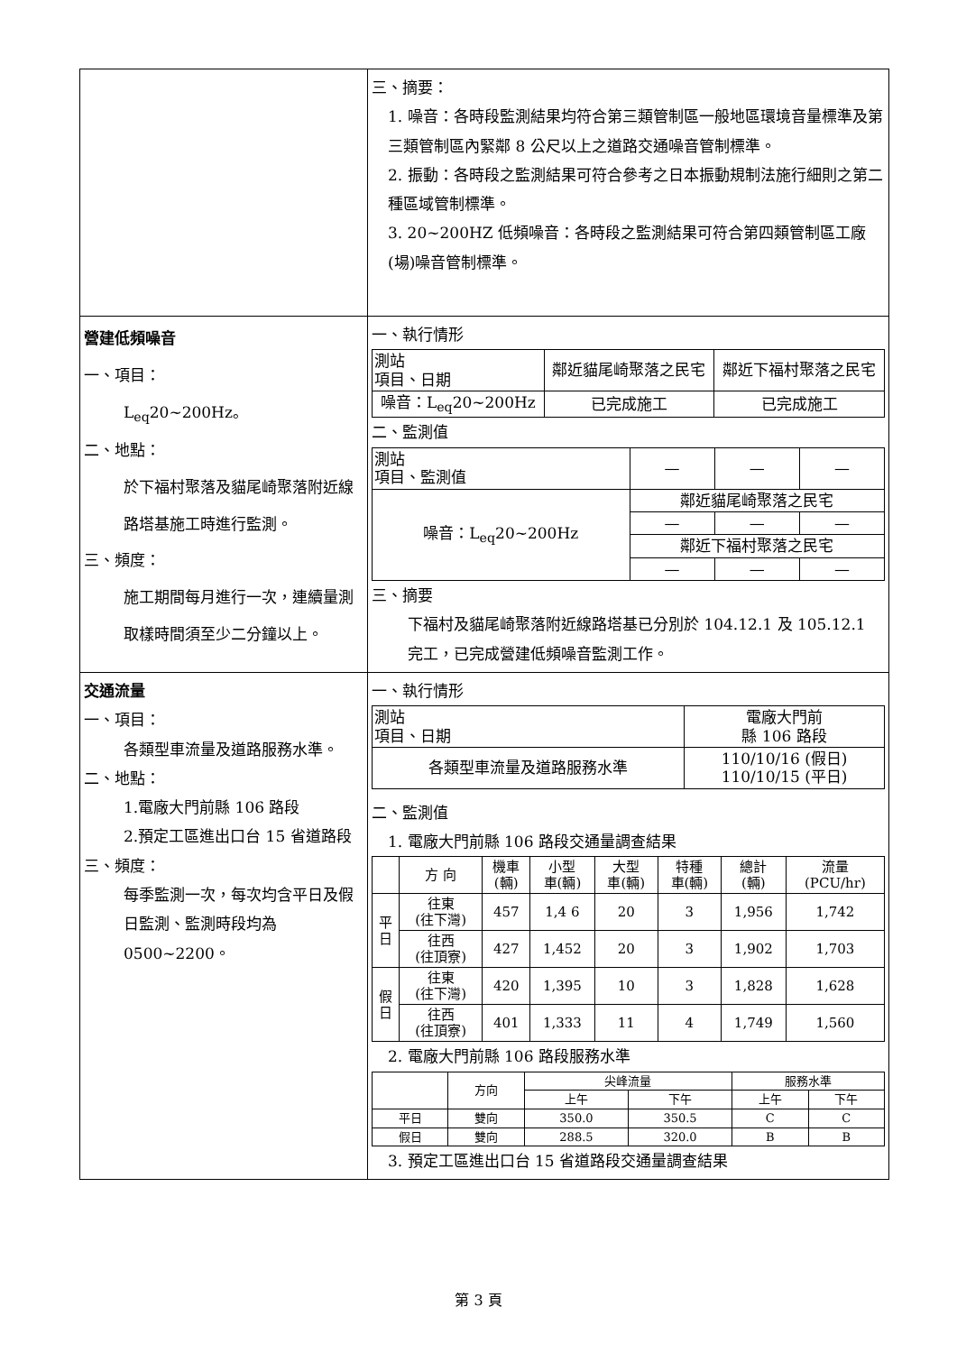| | 三、摘要： 1. 噪音：各時段監測結果均符合第三類管制區一般地區環境音量標準及第三類管制區內緊鄰 8 公尺以上之道路交通噪音管制標準。 2. 振動：各時段之監測結果可符合參考之日本振動規制法施行細則之第二種區域管制標準。 3. 20~200HZ 低頻噪音：各時段之監測結果可符合第四類管制區工廠(場)噪音管制標準。 |
| 營建低頻噪音 一、項目： L<sub>eq</sub>20~200Hz。 二、地點： 於下福村聚落及貓尾崎聚落附近線路塔基施工時進行監測。 三、頻度： 施工期間每月進行一次，連續量測取樣時間須至少二分鐘以上。 | 一、執行情形 / 測站 項目、日期 / 鄰近貓尾崎聚落之民宅 / 鄰近下福村聚落之民宅 / / 噪音：L<sub>eq</sub>20~200Hz / 已完成施工 / 已完成施工 / 二、監測值 / 測站 項目、監測值 / — / — / — / / 噪音：L<sub>eq</sub>20~200Hz / 鄰近貓尾崎聚落之民宅 / / / / / — / — / — / / / 鄰近下福村聚落之民宅 / / / / / — / — / — / 三、摘要 下福村及貓尾崎聚落附近線路塔基已分別於 104.12.1 及 105.12.1 完工，已完成營建低頻噪音監測工作。 |
| 交通流量 一、項目： 各類型車流量及道路服務水準。 二、地點： 1.電廠大門前縣 106 路段 2.預定工區進出口台 15 省道路段 三、頻度： 每季監測一次，每次均含平日及假日監測、監測時段均為 0500~2200。 | 一、執行情形 / 測站 項目、日期 / 電廠大門前 縣 106 路段 / / 各類型車流量及道路服務水準 / 110/10/16 (假日) 110/10/15 (平日) / 二、監測值 1. 電廠大門前縣 106 路段交通量調查結果 / / 方 向 / 機車 (輛) / 小型 車(輛) / 大型 車(輛) / 特種 車(輛) / 總計 (輛) / 流量 (PCU/hr) / / 平 日 / 往東 (往下灣) / 457 / 1,4 6 / 20 / 3 / 1,956 / 1,742 / / / 往西 (往頂寮) / 427 / 1,452 / 20 / 3 / 1,902 / 1,703 / / 假 日 / 往東 (往下灣) / 420 / 1,395 / 10 / 3 / 1,828 / 1,628 / / / 往西 (往頂寮) / 401 / 1,333 / 11 / 4 / 1,749 / 1,560 / 2. 電廠大門前縣 106 路段服務水準 / / 方向 / 尖峰流量 / / 服務水準 / / / / / 上午 / 下午 / 上午 / 下午 / / 平日 / 雙向 / 350.0 / 350.5 / C / C / / 假日 / 雙向 / 288.5 / 320.0 / B / B / 3. 預定工區進出口台 15 省道路段交通量調查結果 |
第 3 頁